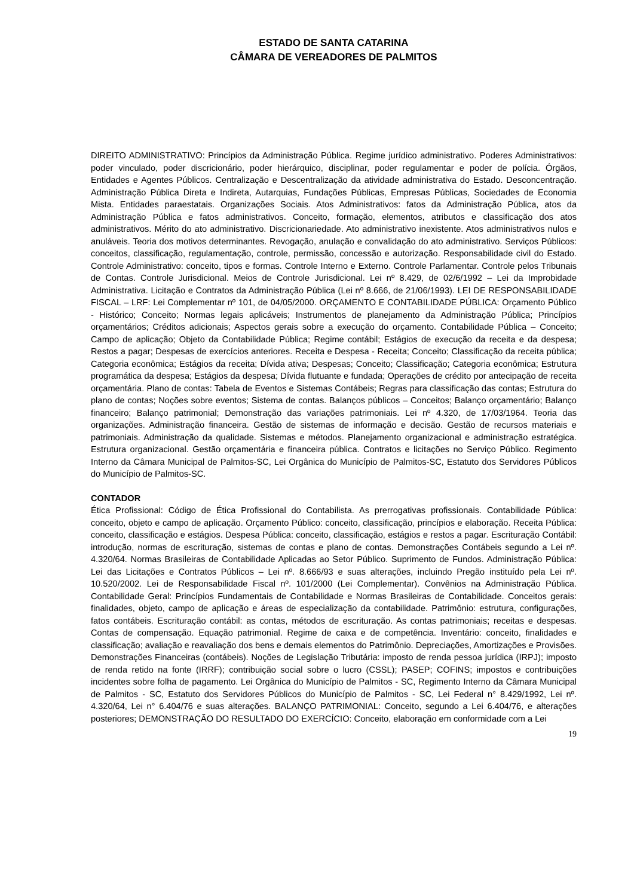ESTADO DE SANTA CATARINA
CÂMARA DE VEREADORES DE PALMITOS
DIREITO ADMINISTRATIVO: Princípios da Administração Pública. Regime jurídico administrativo. Poderes Administrativos: poder vinculado, poder discricionário, poder hierárquico, disciplinar, poder regulamentar e poder de polícia. Órgãos, Entidades e Agentes Públicos. Centralização e Descentralização da atividade administrativa do Estado. Desconcentração. Administração Pública Direta e Indireta, Autarquias, Fundações Públicas, Empresas Públicas, Sociedades de Economia Mista. Entidades paraestatais. Organizações Sociais. Atos Administrativos: fatos da Administração Pública, atos da Administração Pública e fatos administrativos. Conceito, formação, elementos, atributos e classificação dos atos administrativos. Mérito do ato administrativo. Discricionariedade. Ato administrativo inexistente. Atos administrativos nulos e anuláveis. Teoria dos motivos determinantes. Revogação, anulação e convalidação do ato administrativo. Serviços Públicos: conceitos, classificação, regulamentação, controle, permissão, concessão e autorização. Responsabilidade civil do Estado. Controle Administrativo: conceito, tipos e formas. Controle Interno e Externo. Controle Parlamentar. Controle pelos Tribunais de Contas. Controle Jurisdicional. Meios de Controle Jurisdicional. Lei nº 8.429, de 02/6/1992 – Lei da Improbidade Administrativa. Licitação e Contratos da Administração Pública (Lei nº 8.666, de 21/06/1993). LEI DE RESPONSABILIDADE FISCAL – LRF: Lei Complementar nº 101, de 04/05/2000. ORÇAMENTO E CONTABILIDADE PÚBLICA: Orçamento Público - Histórico; Conceito; Normas legais aplicáveis; Instrumentos de planejamento da Administração Pública; Princípios orçamentários; Créditos adicionais; Aspectos gerais sobre a execução do orçamento. Contabilidade Pública – Conceito; Campo de aplicação; Objeto da Contabilidade Pública; Regime contábil; Estágios de execução da receita e da despesa; Restos a pagar; Despesas de exercícios anteriores. Receita e Despesa - Receita; Conceito; Classificação da receita pública; Categoria econômica; Estágios da receita; Dívida ativa; Despesas; Conceito; Classificação; Categoria econômica; Estrutura programática da despesa; Estágios da despesa; Dívida flutuante e fundada; Operações de crédito por antecipação de receita orçamentária. Plano de contas: Tabela de Eventos e Sistemas Contábeis; Regras para classificação das contas; Estrutura do plano de contas; Noções sobre eventos; Sistema de contas. Balanços públicos – Conceitos; Balanço orçamentário; Balanço financeiro; Balanço patrimonial; Demonstração das variações patrimoniais. Lei nº 4.320, de 17/03/1964. Teoria das organizações. Administração financeira. Gestão de sistemas de informação e decisão. Gestão de recursos materiais e patrimoniais. Administração da qualidade. Sistemas e métodos. Planejamento organizacional e administração estratégica. Estrutura organizacional. Gestão orçamentária e financeira pública. Contratos e licitações no Serviço Público. Regimento Interno da Câmara Municipal de Palmitos-SC, Lei Orgânica do Município de Palmitos-SC, Estatuto dos Servidores Públicos do Município de Palmitos-SC.
CONTADOR
Ética Profissional: Código de Ética Profissional do Contabilista. As prerrogativas profissionais. Contabilidade Pública: conceito, objeto e campo de aplicação. Orçamento Público: conceito, classificação, princípios e elaboração. Receita Pública: conceito, classificação e estágios. Despesa Pública: conceito, classificação, estágios e restos a pagar. Escrituração Contábil: introdução, normas de escrituração, sistemas de contas e plano de contas. Demonstrações Contábeis segundo a Lei nº. 4.320/64. Normas Brasileiras de Contabilidade Aplicadas ao Setor Público. Suprimento de Fundos. Administração Pública: Lei das Licitações e Contratos Públicos – Lei nº. 8.666/93 e suas alterações, incluindo Pregão instituído pela Lei nº. 10.520/2002. Lei de Responsabilidade Fiscal nº. 101/2000 (Lei Complementar). Convênios na Administração Pública. Contabilidade Geral: Princípios Fundamentais de Contabilidade e Normas Brasileiras de Contabilidade. Conceitos gerais: finalidades, objeto, campo de aplicação e áreas de especialização da contabilidade. Patrimônio: estrutura, configurações, fatos contábeis. Escrituração contábil: as contas, métodos de escrituração. As contas patrimoniais; receitas e despesas. Contas de compensação. Equação patrimonial. Regime de caixa e de competência. Inventário: conceito, finalidades e classificação; avaliação e reavaliação dos bens e demais elementos do Patrimônio. Depreciações, Amortizações e Provisões. Demonstrações Financeiras (contábeis). Noções de Legislação Tributária: imposto de renda pessoa jurídica (IRPJ); imposto de renda retido na fonte (IRRF); contribuição social sobre o lucro (CSSL); PASEP; COFINS; impostos e contribuições incidentes sobre folha de pagamento. Lei Orgânica do Município de Palmitos - SC, Regimento Interno da Câmara Municipal de Palmitos - SC, Estatuto dos Servidores Públicos do Município de Palmitos - SC, Lei Federal n° 8.429/1992, Lei nº. 4.320/64, Lei n° 6.404/76 e suas alterações. BALANÇO PATRIMONIAL: Conceito, segundo a Lei 6.404/76, e alterações posteriores; DEMONSTRAÇÃO DO RESULTADO DO EXERCÍCIO: Conceito, elaboração em conformidade com a Lei
19